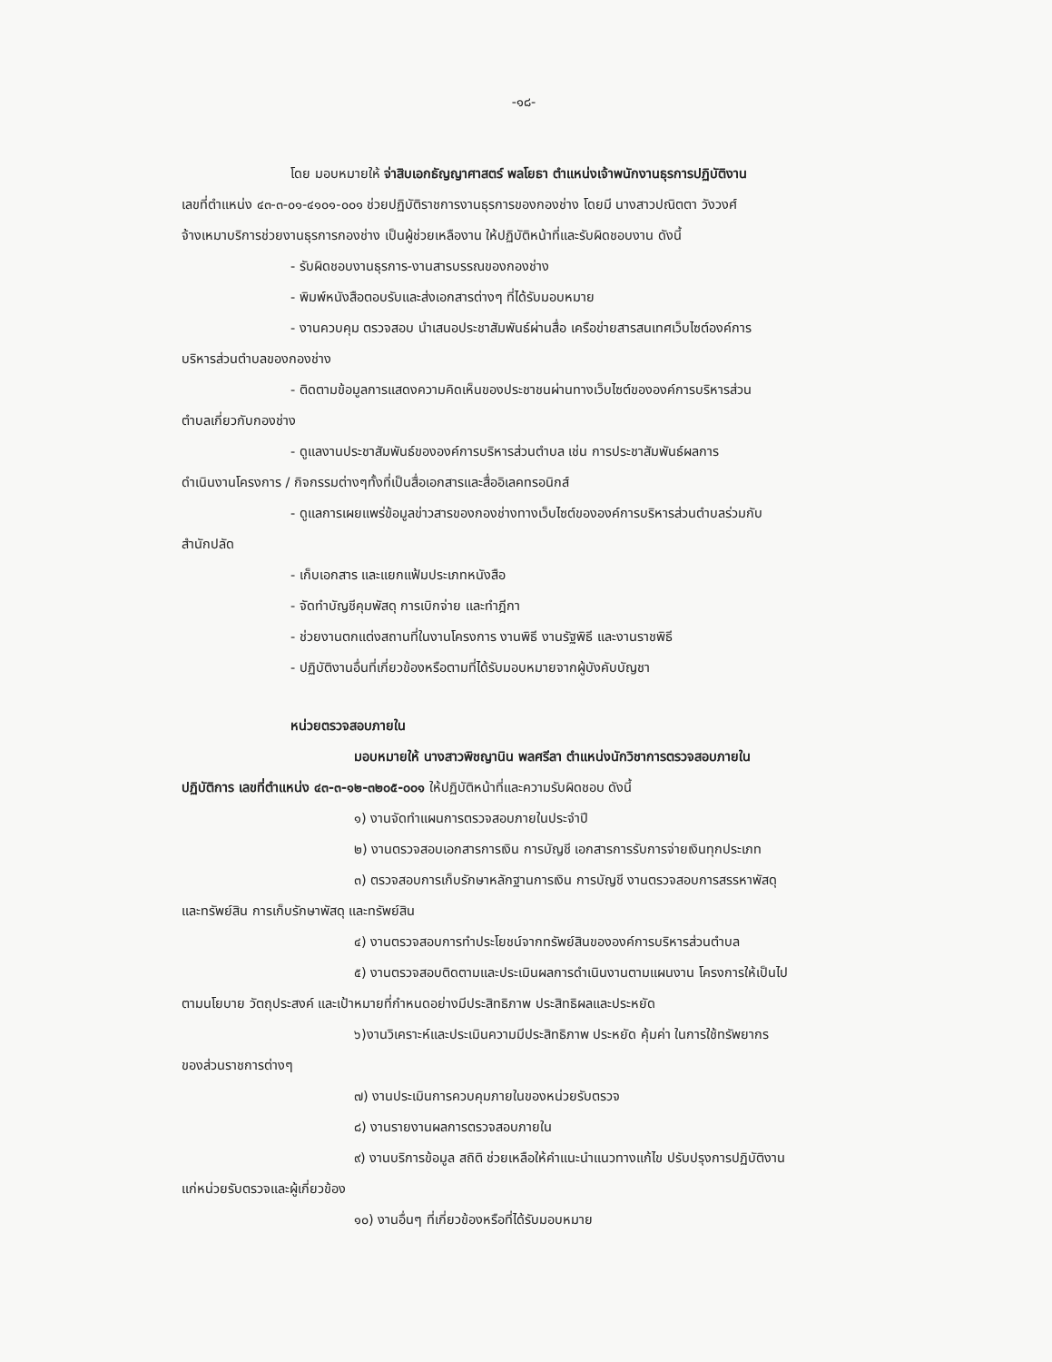-๑๘-
โดย มอบหมายให้ จ่าสิบเอกธัญญาศาสตร์ พลโยธา ตำแหน่งเจ้าพนักงานธุรการปฏิบัติงาน
เลขที่ตำแหน่ง ๔๓-๓-๐๑-๔๑๐๑-๐๐๑ ช่วยปฏิบัติราชการงานธุรการของกองช่าง โดยมี นางสาวปณิตตา วังวงศ์
จ้างเหมาบริการช่วยงานธุรการกองช่าง เป็นผู้ช่วยเหลืองาน ให้ปฏิบัติหน้าที่และรับผิดชอบงาน ดังนี้
- รับผิดชอบงานธุรการ-งานสารบรรณของกองช่าง
- พิมพ์หนังสือตอบรับและส่งเอกสารต่างๆ ที่ได้รับมอบหมาย
- งานควบคุม ตรวจสอบ นำเสนอประชาสัมพันธ์ผ่านสื่อ เครือข่ายสารสนเทศเว็บไซต์องค์การ
บริหารส่วนตำบลของกองช่าง
- ติดตามข้อมูลการแสดงความคิดเห็นของประชาชนผ่านทางเว็บไซต์ขององค์การบริหารส่วน
ตำบลเกี่ยวกับกองช่าง
- ดูแลงานประชาสัมพันธ์ขององค์การบริหารส่วนตำบล เช่น การประชาสัมพันธ์ผลการ
ดำเนินงานโครงการ / กิจกรรมต่างๆทั้งที่เป็นสื่อเอกสารและสื่ออิเลคทรอนิกส์
- ดูแลการเผยแพร่ข้อมูลข่าวสารของกองช่างทางเว็บไซต์ขององค์การบริหารส่วนตำบลร่วมกับ
สำนักปลัด
- เก็บเอกสาร และแยกแฟ้มประเภทหนังสือ
- จัดทำบัญชีคุมพัสดุ การเบิกจ่าย และทำฎีกา
- ช่วยงานตกแต่งสถานที่ในงานโครงการ งานพิธี งานรัฐพิธี และงานราชพิธี
- ปฏิบัติงานอื่นที่เกี่ยวข้องหรือตามที่ได้รับมอบหมายจากผู้บังคับบัญชา
หน่วยตรวจสอบภายใน
มอบหมายให้ นางสาวพิชญานิน พลศรีลา ตำแหน่งนักวิชาการตรวจสอบภายใน
ปฏิบัติการ เลขที่ตำแหน่ง ๔๓-๓-๑๒-๓๒๐๕-๐๐๑ ให้ปฏิบัติหน้าที่และความรับผิดชอบ ดังนี้
๑) งานจัดทำแผนการตรวจสอบภายในประจำปี
๒) งานตรวจสอบเอกสารการเงิน การบัญชี เอกสารการรับการจ่ายเงินทุกประเภท
๓) ตรวจสอบการเก็บรักษาหลักฐานการเงิน การบัญชี งานตรวจสอบการสรรหาพัสดุ
และทรัพย์สิน การเก็บรักษาพัสดุ และทรัพย์สิน
๔) งานตรวจสอบการทำประโยชน์จากทรัพย์สินขององค์การบริหารส่วนตำบล
๕) งานตรวจสอบติดตามและประเมินผลการดำเนินงานตามแผนงาน โครงการให้เป็นไป
ตามนโยบาย วัตถุประสงค์ และเป้าหมายที่กำหนดอย่างมีประสิทธิภาพ ประสิทธิผลและประหยัด
๖)งานวิเคราะห์และประเมินความมีประสิทธิภาพ ประหยัด คุ้มค่า ในการใช้ทรัพยากร
ของส่วนราชการต่างๆ
๗) งานประเมินการควบคุมภายในของหน่วยรับตรวจ
๘) งานรายงานผลการตรวจสอบภายใน
๙) งานบริการข้อมูล สถิติ ช่วยเหลือให้คำแนะนำแนวทางแก้ไข ปรับปรุงการปฏิบัติงาน
แก่หน่วยรับตรวจและผู้เกี่ยวข้อง
๑๐) งานอื่นๆ ที่เกี่ยวข้องหรือที่ได้รับมอบหมาย